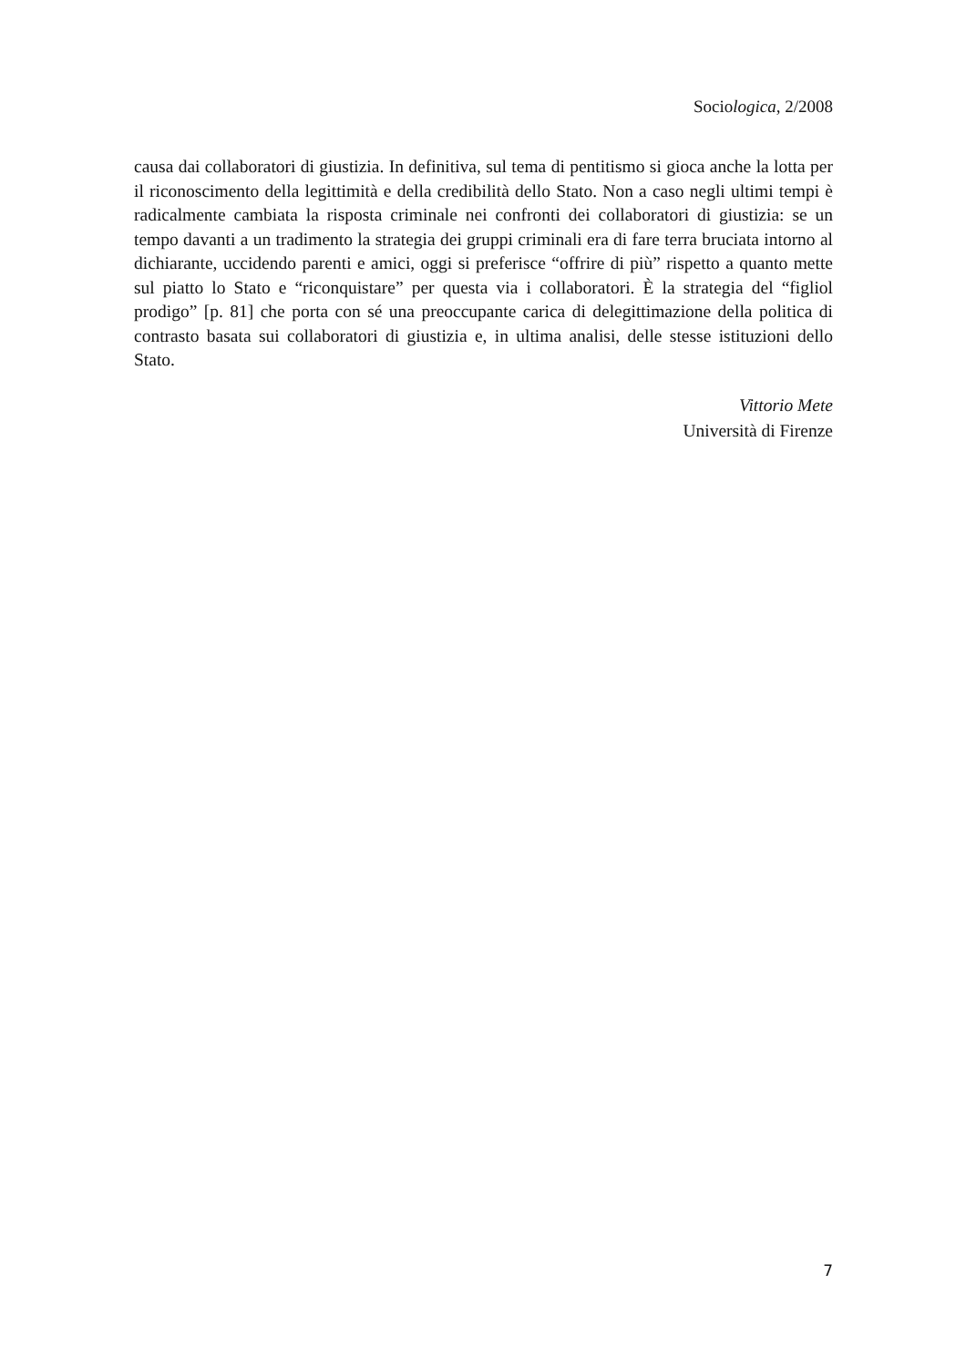Sociologica, 2/2008
causa dai collaboratori di giustizia. In definitiva, sul tema di pentitismo si gioca anche la lotta per il riconoscimento della legittimità e della credibilità dello Stato. Non a caso negli ultimi tempi è radicalmente cambiata la risposta criminale nei confronti dei collaboratori di giustizia: se un tempo davanti a un tradimento la strategia dei gruppi criminali era di fare terra bruciata intorno al dichiarante, uccidendo parenti e amici, oggi si preferisce “offrire di più” rispetto a quanto mette sul piatto lo Stato e “riconquistare” per questa via i collaboratori. È la strategia del “figliol prodigo” [p. 81] che porta con sé una preoccupante carica di delegittimazione della politica di contrasto basata sui collaboratori di giustizia e, in ultima analisi, delle stesse istituzioni dello Stato.
Vittorio Mete
Università di Firenze
7